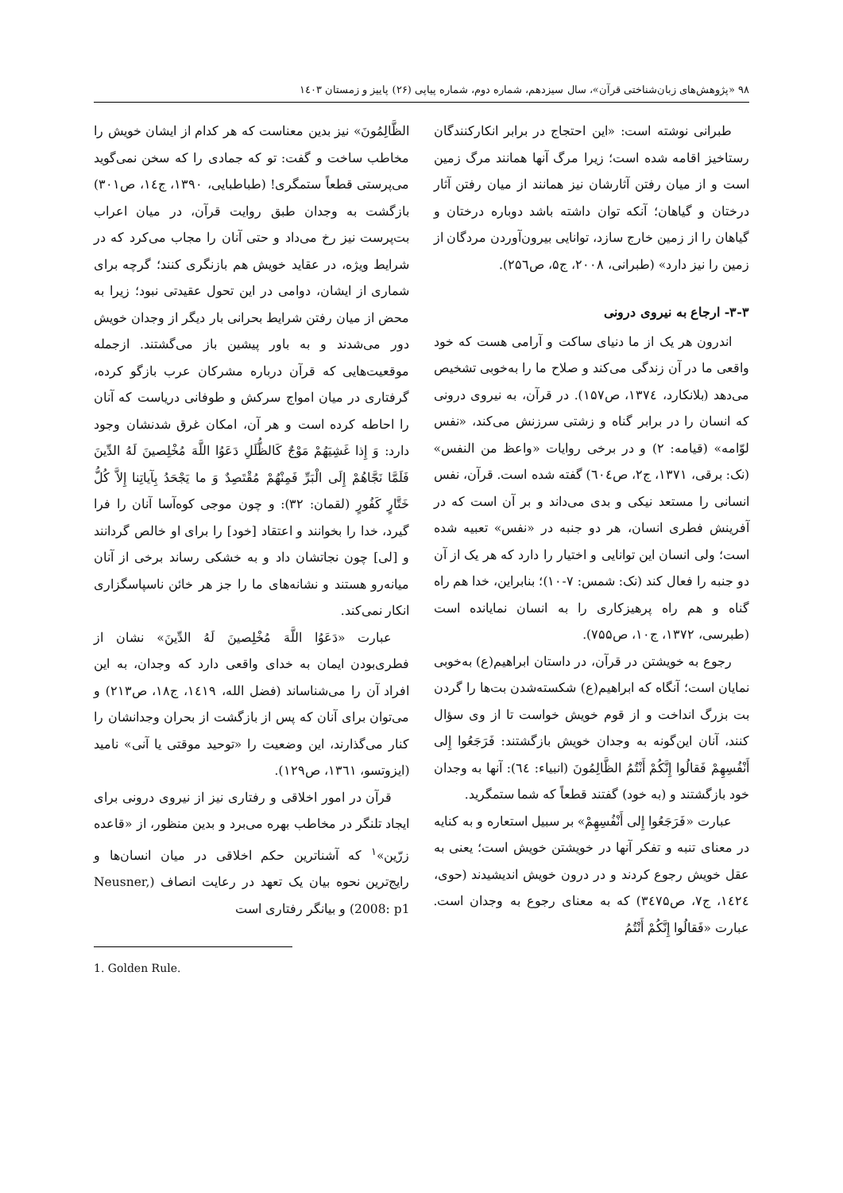۹۸ «پژوهش‌های زبان‌شناختی قرآن»، سال سیزدهم، شماره دوم، شماره پیاپی (۲۶) پاییز و زمستان ۱٤۰۳
طبرانی نوشته است: «این احتجاج در برابر انکارکنندگان رستاخیز اقامه شده است؛ زیرا مرگ آنها همانند مرگ زمین است و از میان رفتن آثارشان نیز همانند از میان رفتن آثار درختان و گیاهان؛ آنکه توان داشته باشد دوباره درختان و گیاهان را از زمین خارج سازد، توانایی بیرون‌آوردن مردگان از زمین را نیز دارد» (طبرانی، ۲۰۰۸، ج۵، ص۲۵٦).
۳-۳- ارجاع به نیروی درونی
اندرون هر یک از ما دنیای ساکت و آرامی هست که خود واقعی ما در آن زندگی می‌کند و صلاح ما را به‌خوبی تشخیص می‌دهد (بلانکارد، ۱۳۷٤، ص۱۵۷). در قرآن، به نیروی درونی که انسان را در برابر گناه و زشتی سرزنش می‌کند، «نفس لوّامه» (قیامه: ۲) و در برخی روایات «واعظ من النفس» (نک: برقی، ۱۳۷۱، ج۲، ص٦۰٤) گفته شده است. قرآن، نفس انسانی را مستعد نیکی و بدی می‌داند و بر آن است که در آفرینش فطری انسان، هر دو جنبه در «نفس» تعبیه شده است؛ ولی انسان این توانایی و اختیار را دارد که هر یک از آن دو جنبه را فعال کند (نک: شمس: ۷-۱۰)؛ بنابراین، خدا هم راه گناه و هم راه پرهیزکاری را به انسان نمایانده است (طبرسی، ۱۳۷۲، ج۱۰، ص۷۵۵).
رجوع به خویشتن در قرآن، در داستان ابراهیم(ع) به‌خوبی نمایان است؛ آنگاه که ابراهیم(ع) شکسته‌شدن بت‌ها را گردن بت بزرگ انداخت و از قوم خویش خواست تا از وی سؤال کنند، آنان این‌گونه به وجدان خویش بازگشتند: فَرَجَعُوا إِلى أَنْفُسِهِمْ فَقالُوا إِنَّكُمْ أَنْتُمُ الظَّالِمُونَ (انبیاء: ٦٤): آنها به وجدان خود بازگشتند و (به خود) گفتند قطعاً که شما ستمگرید.
عبارت «فَرَجَعُوا إِلى أَنْفُسِهِمْ» بر سبیل استعاره و به کنایه در معنای تنبه و تفکر آنها در خویشتن خویش است؛ یعنی به عقل خویش رجوع کردند و در درون خویش اندیشیدند (حوی، ۱٤۲٤، ج۷، ص۳٤۷۵) که به معنای رجوع به وجدان است. عبارت «فَقالُوا إِنَّكُمْ أَنْتُمُ
الظَّالِمُونَ» نیز بدین معناست که هر کدام از ایشان خویش را مخاطب ساخت و گفت: تو که جمادی را که سخن نمی‌گوید می‌پرستی قطعاً ستمگری! (طباطبایی، ۱۳۹۰، ج۱٤، ص۳۰۱) بازگشت به وجدان طبق روایت قرآن، در میان اعراب بت‌پرست نیز رخ می‌داد و حتی آنان را مجاب می‌کرد که در شرایط ویژه، در عقاید خویش هم بازنگری کنند؛ گرچه برای شماری از ایشان، دوامی در این تحول عقیدتی نبود؛ زیرا به محض از میان رفتن شرایط بحرانی بار دیگر از وجدان خویش دور می‌شدند و به باور پیشین باز می‌گشتند. ازجمله موقعیت‌هایی که قرآن درباره مشرکان عرب بازگو کرده، گرفتاری در میان امواج سرکش و طوفانی دریاست که آنان را احاطه کرده است و هر آن، امکان غرق شدنشان وجود دارد: وَ إِذا غَشِيَهُمْ مَوْجٌ كَالظُّلَلِ دَعَوُا اللَّهَ مُخْلِصينَ لَهُ الدِّينَ فَلَمَّا نَجَّاهُمْ إِلَى الْبَرِّ فَمِنْهُمْ مُقْتَصِدٌ وَ ما يَجْحَدُ بِآياتِنا إِلاَّ كُلُّ خَتَّارٍ كَفُورٍ (لقمان: ۳۲): و چون موجی کوه‌آسا آنان را فرا گیرد، خدا را بخوانند و اعتقاد [خود] را برای او خالص گردانند و [لی] چون نجاتشان داد و به خشکی رساند برخی از آنان میانه‌رو هستند و نشانه‌های ما را جز هر خائن ناسپاسگزاری انکار نمی‌کند.
عبارت «دَعَوُا اللَّهَ مُخْلِصينَ لَهُ الدِّينَ» نشان از فطری‌بودن ایمان به خدای واقعی دارد که وجدان، به این افراد آن را می‌شناساند (فضل الله، ۱٤۱۹، ج۱۸، ص۲۱۳) و می‌توان برای آنان که پس از بازگشت از بحران وجدانشان را کنار می‌گذارند، این وضعیت را «توحید موقتی یا آنی» نامید (ایزوتسو، ۱۳٦۱، ص۱۲۹).
قرآن در امور اخلاقی و رفتاری نیز از نیروی درونی برای ایجاد تلنگر در مخاطب بهره می‌برد و بدین منظور، از «قاعده زرّین»<sup>۱</sup> که آشناترین حکم اخلاقی در میان انسان‌ها و رایج‌ترین نحوه بیان یک تعهد در رعایت انصاف (Neusner, 2008: p1) و بیانگر رفتاری است
1. Golden Rule.